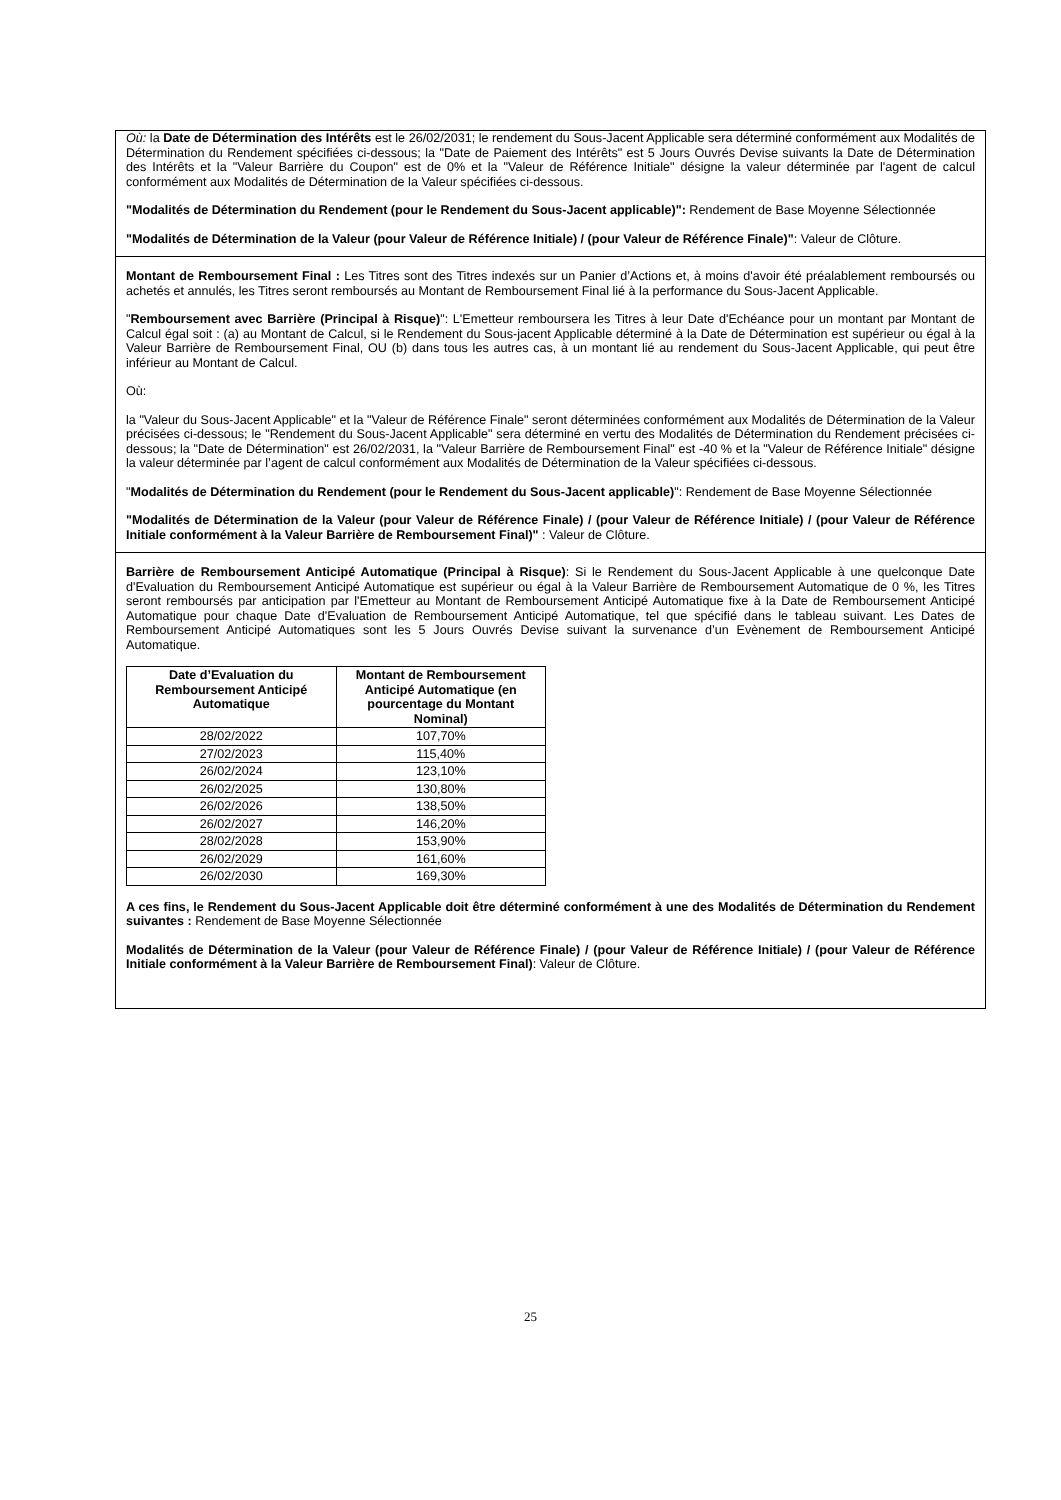Où: la Date de Détermination des Intérêts est le 26/02/2031; le rendement du Sous-Jacent Applicable sera déterminé conformément aux Modalités de Détermination du Rendement spécifiées ci-dessous; la "Date de Paiement des Intérêts" est 5 Jours Ouvrés Devise suivants la Date de Détermination des Intérêts et la "Valeur Barrière du Coupon" est de 0% et la "Valeur de Référence Initiale" désigne la valeur déterminée par l'agent de calcul conformément aux Modalités de Détermination de la Valeur spécifiées ci-dessous.
"Modalités de Détermination du Rendement (pour le Rendement du Sous-Jacent applicable)": Rendement de Base Moyenne Sélectionnée
"Modalités de Détermination de la Valeur (pour Valeur de Référence Initiale) / (pour Valeur de Référence Finale)": Valeur de Clôture.
Montant de Remboursement Final : Les Titres sont des Titres indexés sur un Panier d’Actions et, à moins d'avoir été préalablement remboursés ou achetés et annulés, les Titres seront remboursés au Montant de Remboursement Final lié à la performance du Sous-Jacent Applicable.
"Remboursement avec Barrière (Principal à Risque)": L'Emetteur remboursera les Titres à leur Date d'Echéance pour un montant par Montant de Calcul égal soit : (a) au Montant de Calcul, si le Rendement du Sous-jacent Applicable déterminé à la Date de Détermination est supérieur ou égal à la Valeur Barrière de Remboursement Final, OU (b) dans tous les autres cas, à un montant lié au rendement du Sous-Jacent Applicable, qui peut être inférieur au Montant de Calcul.
Où:
la "Valeur du Sous-Jacent Applicable" et la "Valeur de Référence Finale" seront déterminées conformément aux Modalités de Détermination de la Valeur précisées ci-dessous; le "Rendement du Sous-Jacent Applicable" sera déterminé en vertu des Modalités de Détermination du Rendement précisées ci-dessous; la "Date de Détermination" est 26/02/2031, la "Valeur Barrière de Remboursement Final" est -40 % et la "Valeur de Référence Initiale" désigne la valeur déterminée par l’agent de calcul conformément aux Modalités de Détermination de la Valeur spécifiées ci-dessous.
"Modalités de Détermination du Rendement (pour le Rendement du Sous-Jacent applicable)": Rendement de Base Moyenne Sélectionnée
"Modalités de Détermination de la Valeur (pour Valeur de Référence Finale) / (pour Valeur de Référence Initiale) / (pour Valeur de Référence Initiale conformément à la Valeur Barrière de Remboursement Final)" : Valeur de Clôture.
Barrière de Remboursement Anticipé Automatique (Principal à Risque): Si le Rendement du Sous-Jacent Applicable à une quelconque Date d'Evaluation du Remboursement Anticipé Automatique est supérieur ou égal à la Valeur Barrière de Remboursement Automatique de 0 %, les Titres seront remboursés par anticipation par l'Emetteur au Montant de Remboursement Anticipé Automatique fixe à la Date de Remboursement Anticipé Automatique pour chaque Date d'Evaluation de Remboursement Anticipé Automatique, tel que spécifié dans le tableau suivant. Les Dates de Remboursement Anticipé Automatiques sont les 5 Jours Ouvrés Devise suivant la survenance d’un Evènement de Remboursement Anticipé Automatique.
| Date d’Evaluation du Remboursement Anticipé Automatique | Montant de Remboursement Anticipé Automatique (en pourcentage du Montant Nominal) |
| --- | --- |
| 28/02/2022 | 107,70% |
| 27/02/2023 | 115,40% |
| 26/02/2024 | 123,10% |
| 26/02/2025 | 130,80% |
| 26/02/2026 | 138,50% |
| 26/02/2027 | 146,20% |
| 28/02/2028 | 153,90% |
| 26/02/2029 | 161,60% |
| 26/02/2030 | 169,30% |
A ces fins, le Rendement du Sous-Jacent Applicable doit être déterminé conformément à une des Modalités de Détermination du Rendement suivantes : Rendement de Base Moyenne Sélectionnée
Modalités de Détermination de la Valeur (pour Valeur de Référence Finale) / (pour Valeur de Référence Initiale) / (pour Valeur de Référence Initiale conformément à la Valeur Barrière de Remboursement Final): Valeur de Clôture.
25